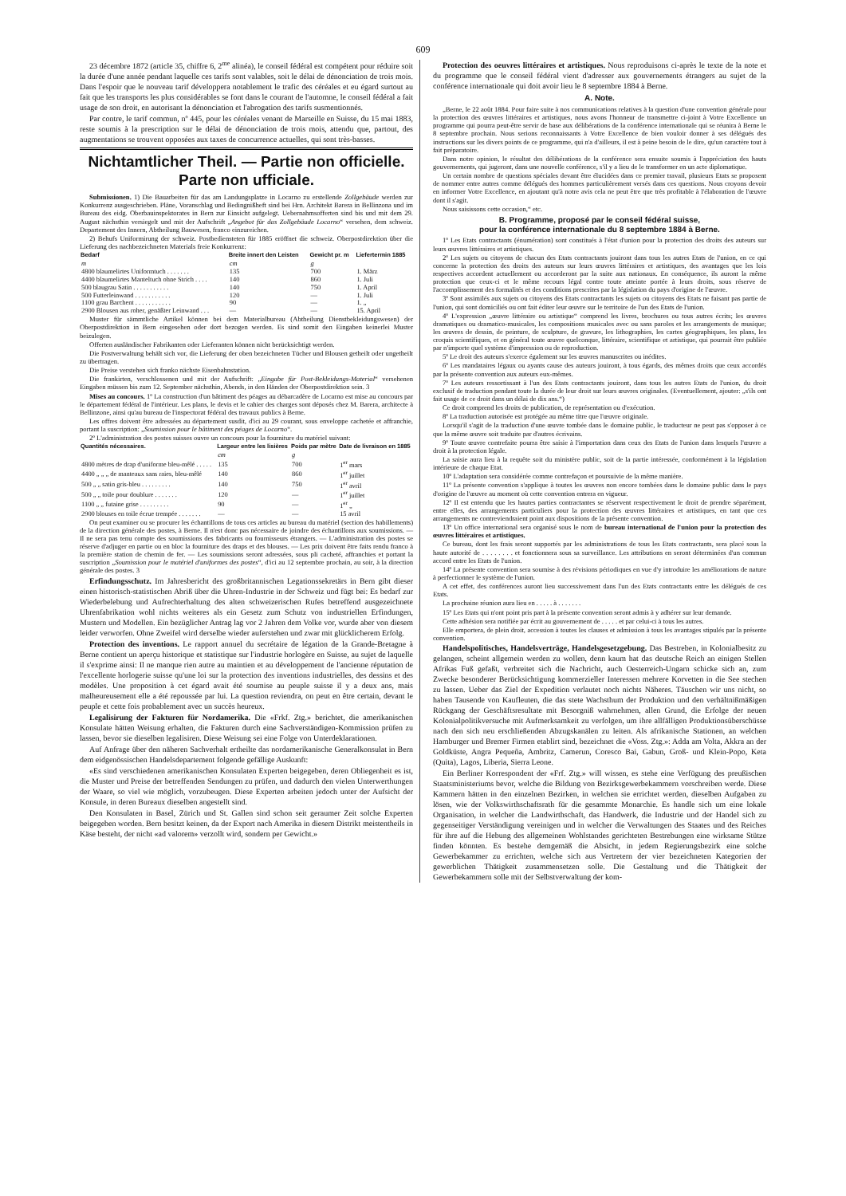609
23 décembre 1872 (article 35, chiffre 6, 2<sup>me</sup> alinéa), le conseil fédéral est compétent pour réduire soit la durée d'une année pendant laquelle ces tarifs sont valables, soit le délai de dénonciation de trois mois. Dans l'espoir que le nouveau tarif développera notablement le trafic des céréales et eu égard surtout au fait que les transports les plus considérables se font dans le courant de l'automne, le conseil fédéral a fait usage de son droit, en autorisant la dénonciation et l'abrogation des tarifs susmentionnés.
Par contre, le tarif commun, nº 445, pour les céréales venant de Marseille en Suisse, du 15 mai 1883, reste soumis à la prescription sur le délai de dénonciation de trois mois, attendu que, partout, des augmentations se trouvent opposées aux taxes de concurrence actuelles, qui sont très-basses.
Nichtamtlicher Theil. — Partie non officielle.
Parte non ufficiale.
Submissionen. 1) Die Bauarbeiten für das am Landungsplatze in Locarno zu erstellende Zollgebäude werden zur Konkurrenz ausgeschrieben. Pläne, Voranschlag und Bedingnißheft sind bei Hrn. Architekt Barera in Bellinzona und im Bureau des eidg. Oberbauinspektorates in Bern zur Einsicht aufgelegt. Uebernahmsofferten sind bis und mit dem 29. August nächsthin versiegelt und mit der Aufschrift „Angebot für das Zollgebäude Locarno“ versehen, dem schweiz. Departement des Innern, Abtheilung Bauwesen, franco einzureichen.
2) Behufs Uniformirung der schweiz. Postbediensteten für 1885 eröffnet die schweiz. Oberpostdirektion über die Lieferung des nachbezeichneten Materials freie Konkurrenz:
| Bedarf | Breite innert den Leisten | Gewicht pr. m | Liefertermin 1885 |
| --- | --- | --- | --- |
| m | cm | g | |
| 4800 blaumelirtes Uniformtuch . . . . . . . | 135 | 700 | 1. März |
| 4400 blaumelirtes Manteltuch ohne Strich . . . . | 140 | 860 | 1. Juli |
| 500 blaugrau Satin . . . . . . . . . . . | 140 | 750 | 1. April |
| 500 Futterleinwand . . . . . . . . . . . | 120 | — | 1. Juli |
| 1100 grau Barchent . . . . . . . . . . . | 90 | — | 1. „ |
| 2900 Blousen aus roher, genäßter Leinwand . . . | — | — | 15. April |
Muster für sämmtliche Artikel können bei dem Materialbureau (Abtheilung Dienstbekleidungswesen) der Oberpostdirektion in Bern eingesehen oder dort bezogen werden. Es sind somit den Eingaben keinerlei Muster beizulegen.
Offerten ausländischer Fabrikanten oder Lieferanten können nicht berücksichtigt werden.
Die Postverwaltung behält sich vor, die Lieferung der oben bezeichneten Tücher und Blousen getheilt oder ungetheilt zu übertragen.
Die Preise verstehen sich franko nächste Eisenbahnstation.
Die frankirten, verschlossenen und mit der Aufschrift: „Eingabe für Post-Bekleidungs-Material“ versehenen Eingaben müssen bis zum 12. September nächsthin, Abends, in den Händen der Oberpostdirektion sein. 3
Mises au concours. 1º La construction d'un bâtiment des péages au débarcadère de Locarno est mise au concours par le département fédéral de l'intérieur. Les plans, le devis et le cahier des charges sont déposés chez M. Barera, architecte à Bellinzone, ainsi qu'au bureau de l'inspectorat fédéral des travaux publics à Berne.
Les offres doivent être adressées au département susdit, d'ici au 29 courant, sous enveloppe cachetée et affranchie, portant la suscription: „Soumission pour le bâtiment des péages de Locarno“.
2º L'administration des postes suisses ouvre un concours pour la fourniture du matériel suivant:
| Quantités nécessaires. | Largeur entre les lisières | Poids par mètre | Date de livraison en 1885 |
| --- | --- | --- | --- |
| | cm | g | |
| 4800 mètres de drap d'uniforme bleu-mêlé . . . . . | 135 | 700 | 1<sup>er</sup> mars |
| 4400 „ „ „ de manteaux sans raies, bleu-mêlé | 140 | 860 | 1<sup>er</sup> juillet |
| 500 „ „ satin gris-bleu . . . . . . . . . | 140 | 750 | 1<sup>er</sup> avril |
| 500 „ „ toile pour doublure . . . . . . . | 120 | — | 1<sup>er</sup> juillet |
| 1100 „ „ futaine grise . . . . . . . . . | 90 | — | 1<sup>er</sup> „ |
| 2900 blouses en toile écrue trempée . . . . . . . | — | — | 15 avril |
On peut examiner ou se procurer les échantillons de tous ces articles au bureau du matériel (section des habillements) de la direction générale des postes, à Berne. Il n'est donc pas nécessaire de joindre des échantillons aux soumissions. — Il ne sera pas tenu compte des soumissions des fabricants ou fournisseurs étrangers. — L'administration des postes se réserve d'adjuger en partie ou en bloc la fourniture des draps et des blouses. — Les prix doivent être faits rendu franco à la première station de chemin de fer. — Les soumissions seront adressées, sous pli cacheté, affranchies et portant la suscription „Soumission pour le matériel d'uniformes des postes“, d'ici au 12 septembre prochain, au soir, à la direction générale des postes. 3
Erfindungsschutz. Im Jahresbericht des großbritannischen Legationssekretärs in Bern gibt dieser einen historisch-statistischen Abriß über die Uhren-Industrie in der Schweiz und fügt bei: Es bedarf zur Wiederbelebung und Aufrechterhaltung des alten schweizerischen Rufes betreffend ausgezeichnete Uhrenfabrikation wohl nichts weiteres als ein Gesetz zum Schutz von industriellen Erfindungen, Mustern und Modellen. Ein bezüglicher Antrag lag vor 2 Jahren dem Volke vor, wurde aber von diesem leider verworfen. Ohne Zweifel wird derselbe wieder auferstehen und zwar mit glücklicherem Erfolg.
Protection des inventions. Le rapport annuel du secrétaire de légation de la Grande-Bretagne à Berne contient un aperçu historique et statistique sur l'industrie horlogère en Suisse, au sujet de laquelle il s'exprime ainsi: Il ne manque rien autre au maintien et au développement de l'ancienne réputation de l'excellente horlogerie suisse qu'une loi sur la protection des inventions industrielles, des dessins et des modèles. Une proposition à cet égard avait été soumise au peuple suisse il y a deux ans, mais malheureusement elle a été repoussée par lui. La question reviendra, on peut en être certain, devant le peuple et cette fois probablement avec un succès heureux.
Legalisirung der Fakturen für Nordamerika. Die «Frkf. Ztg.» berichtet, die amerikanischen Konsulate hätten Weisung erhalten, die Fakturen durch eine Sachverständigen-Kommission prüfen zu lassen, bevor sie dieselben legalisiren. Diese Weisung sei eine Folge von Unterdeklarationen.
Auf Anfrage über den näheren Sachverhalt ertheilte das nordamerikanische Generalkonsulat in Bern dem eidgenössischen Handelsdepartement folgende gefällige Auskunft:
«Es sind verschiedenen amerikanischen Konsulaten Experten beigegeben, deren Obliegenheit es ist, die Muster und Preise der betreffenden Sendungen zu prüfen, und dadurch den vielen Unterwerthungen der Waare, so viel wie möglich, vorzubeugen. Diese Experten arbeiten jedoch unter der Aufsicht der Konsule, in deren Bureaux dieselben angestellt sind.
Den Konsulaten in Basel, Zürich und St. Gallen sind schon seit geraumer Zeit solche Experten beigegeben worden. Bern besitzt keinen, da der Export nach Amerika in diesem Distrikt meistentheils in Käse besteht, der nicht «ad valorem» verzollt wird, sondern per Gewicht.»
Protection des oeuvres littéraires et artistiques. Nous reproduisons ci-après le texte de la note et du programme que le conseil fédéral vient d'adresser aux gouvernements étrangers au sujet de la conférence internationale qui doit avoir lieu le 8 septembre 1884 à Berne.
A. Note.
„Berne, le 22 août 1884. Pour faire suite à nos communications relatives à la question d'une convention générale pour la protection des œuvres littéraires et artistiques, nous avons l'honneur de transmettre ci-joint à Votre Excellence un programme qui pourra peut-être servir de base aux délibérations de la conférence internationale qui se réunira à Berne le 8 septembre prochain. Nous serions reconnaissants à Votre Excellence de bien vouloir donner à ses délégués des instructions sur les divers points de ce programme, qui n'a d'ailleurs, il est à peine besoin de le dire, qu'un caractère tout à fait préparatoire.
Dans notre opinion, le résultat des délibérations de la conférence sera ensuite soumis à l'appréciation des hauts gouvernements, qui jugeront, dans une nouvelle conférence, s'il y a lieu de le transformer en un acte diplomatique.
Un certain nombre de questions spéciales devant être élucidées dans ce premier travail, plusieurs Etats se proposent de nommer entre autres comme délégués des hommes particulièrement versés dans ces questions. Nous croyons devoir en informer Votre Excellence, en ajoutant qu'à notre avis cela ne peut être que très profitable à l'élaboration de l'œuvre dont il s'agit.
Nous saisissons cette occasion,“ etc.
B. Programme, proposé par le conseil fédéral suisse,
pour la conférence internationale du 8 septembre 1884 à Berne.
1º Les Etats contractants (énumération) sont constitués à l'état d'union pour la protection des droits des auteurs sur leurs œuvres littéraires et artistiques.
2º Les sujets ou citoyens de chacun des Etats contractants jouiront dans tous les autres Etats de l'union, en ce qui concerne la protection des droits des auteurs sur leurs œuvres littéraires et artistiques, des avantages que les lois respectives accordent actuellement ou accorderont par la suite aux nationaux. En conséquence, ils auront la même protection que ceux-ci et le même recours légal contre toute atteinte portée à leurs droits, sous réserve de l'accomplissement des formalités et des conditions prescrites par la législation du pays d'origine de l'œuvre.
3º Sont assimilés aux sujets ou citoyens des Etats contractants les sujets ou citoyens des Etats ne faisant pas partie de l'union, qui sont domiciliés ou ont fait éditer leur œuvre sur le territoire de l'un des Etats de l'union.
4º L'expression „œuvre littéraire ou artistique“ comprend les livres, brochures ou tous autres écrits; les œuvres dramatiques ou dramatico-musicales, les compositions musicales avec ou sans paroles et les arrangements de musique; les œuvres de dessin, de peinture, de sculpture, de gravure, les lithographies, les cartes géographiques, les plans, les croquis scientifiques, et en général toute œuvre quelconque, littéraire, scientifique et artistique, qui pourrait être publiée par n'importe quel système d'impression ou de reproduction.
5º Le droit des auteurs s'exerce également sur les œuvres manuscrites ou inédites.
6º Les mandataires légaux ou ayants cause des auteurs jouiront, à tous égards, des mêmes droits que ceux accordés par la présente convention aux auteurs eux-mêmes.
7º Les auteurs ressortissant à l'un des Etats contractants jouiront, dans tous les autres Etats de l'union, du droit exclusif de traduction pendant toute la durée de leur droit sur leurs œuvres originales. (Eventuellement, ajouter: „s'ils ont fait usage de ce droit dans un délai de dix ans.“)
Ce droit comprend les droits de publication, de représentation ou d'exécution.
8º La traduction autorisée est protégée au même titre que l'œuvre originale.
Lorsqu'il s'agit de la traduction d'une œuvre tombée dans le domaine public, le traducteur ne peut pas s'opposer à ce que la même œuvre soit traduite par d'autres écrivains.
9º Toute œuvre contrefaite pourra être saisie à l'importation dans ceux des Etats de l'union dans lesquels l'œuvre a droit à la protection légale.
La saisie aura lieu à la requête soit du ministère public, soit de la partie intéressée, conformément à la législation intérieure de chaque Etat.
10º L'adaptation sera considérée comme contrefaçon et poursuivie de la même manière.
11º La présente convention s'applique à toutes les œuvres non encore tombées dans le domaine public dans le pays d'origine de l'œuvre au moment où cette convention entrera en vigueur.
12º Il est entendu que les hautes parties contractantes se réservent respectivement le droit de prendre séparément, entre elles, des arrangements particuliers pour la protection des œuvres littéraires et artistiques, en tant que ces arrangements ne contreviendraient point aux dispositions de la présente convention.
13º Un office international sera organisé sous le nom de bureau international de l'union pour la protection des œuvres littéraires et artistiques.
Ce bureau, dont les frais seront supportés par les administrations de tous les Etats contractants, sera placé sous la haute autorité de . . . . . . . . et fonctionnera sous sa surveillance. Les attributions en seront déterminées d'un commun accord entre les Etats de l'union.
14º La présente convention sera soumise à des révisions périodiques en vue d'y introduire les améliorations de nature à perfectionner le système de l'union.
A cet effet, des conférences auront lieu successivement dans l'un des Etats contractants entre les délégués de ces Etats.
La prochaine réunion aura lieu en . . . . . à . . . . . . .
15º Les Etats qui n'ont point pris part à la présente convention seront admis à y adhérer sur leur demande.
Cette adhésion sera notifiée par écrit au gouvernement de . . . . . et par celui-ci à tous les autres.
Elle emportera, de plein droit, accession à toutes les clauses et admission à tous les avantages stipulés par la présente convention.
Handelspolitisches, Handelsverträge, Handelsgesetzgebung. Das Bestreben, in Kolonialbesitz zu gelangen, scheint allgemein werden zu wollen, denn kaum hat das deutsche Reich an einigen Stellen Afrikas Fuß gefaßt, verbreitet sich die Nachricht, auch Oesterreich-Ungarn schicke sich an, zum Zwecke besonderer Berücksichtigung kommerzieller Interessen mehrere Korvetten in die See stechen zu lassen. Ueber das Ziel der Expedition verlautet noch nichts Näheres. Täuschen wir uns nicht, so haben Tausende von Kaufleuten, die das stete Wachsthum der Produktion und den verhältnißmäßigen Rückgang der Geschäftsresultate mit Besorgniß wahrnehmen, allen Grund, die Erfolge der neuen Kolonialpolitikversuche mit Aufmerksamkeit zu verfolgen, um ihre allfälligen Produktionsüberschüsse nach den sich neu erschließenden Abzugskanälen zu leiten. Als afrikanische Stationen, an welchen Hamburger und Bremer Firmen etablirt sind, bezeichnet die «Voss. Ztg.»: Adda am Volta, Akkra an der Goldküste, Angra Pequeña, Ambritz, Camerun, Coresco Bai, Gabun, Groß- und Klein-Popo, Keta (Quita), Lagos, Liberia, Sierra Leone.
Ein Berliner Korrespondent der «Frf. Ztg.» will wissen, es stehe eine Verfügung des preußischen Staatsministeriums bevor, welche die Bildung von Bezirksgewerbekammern vorschreiben werde. Diese Kammern hätten in den einzelnen Bezirken, in welchen sie errichtet werden, dieselben Aufgaben zu lösen, wie der Volkswirthschaftsrath für die gesammte Monarchie. Es handle sich um eine lokale Organisation, in welcher die Landwirthschaft, das Handwerk, die Industrie und der Handel sich zu gegenseitiger Verständigung vereinigen und in welcher die Verwaltungen des Staates und des Reiches für ihre auf die Hebung des allgemeinen Wohlstandes gerichteten Bestrebungen eine wirksame Stütze finden könnten. Es bestehe demgemäß die Absicht, in jedem Regierungsbezirk eine solche Gewerbekammer zu errichten, welche sich aus Vertretern der vier bezeichneten Kategorien der gewerblichen Thätigkeit zusammensetzen solle. Die Gestaltung und die Thätigkeit der Gewerbekammern solle mit der Selbstverwaltung der kom-